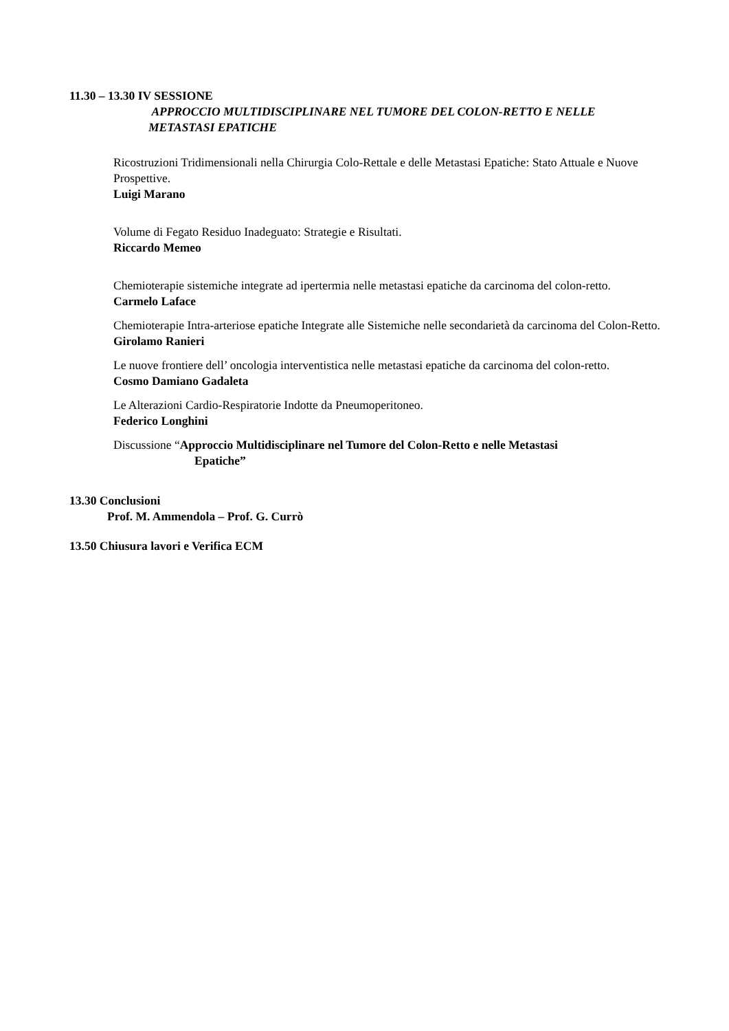11.30 – 13.30 IV SESSIONE
APPROCCIO MULTIDISCIPLINARE NEL TUMORE DEL COLON-RETTO E NELLE METASTASI EPATICHE
Ricostruzioni Tridimensionali nella Chirurgia Colo-Rettale e delle Metastasi Epatiche: Stato Attuale e Nuove Prospettive.
Luigi Marano
Volume di Fegato Residuo Inadeguato: Strategie e Risultati.
Riccardo Memeo
Chemioterapie sistemiche integrate ad ipertermia nelle metastasi epatiche da carcinoma del colon-retto.
Carmelo Laface
Chemioterapie Intra-arteriose epatiche Integrate alle Sistemiche nelle secondarietà da carcinoma del Colon-Retto.
Girolamo Ranieri
Le nuove frontiere dell’ oncologia interventistica nelle metastasi epatiche da carcinoma del colon-retto.
Cosmo Damiano Gadaleta
Le Alterazioni Cardio-Respiratorie Indotte da Pneumoperitoneo.
Federico Longhini
Discussione “Approccio Multidisciplinare nel Tumore del Colon-Retto e nelle Metastasi
Epatiche”
13.30 Conclusioni
Prof. M. Ammendola – Prof. G. Currò
13.50 Chiusura lavori e Verifica ECM